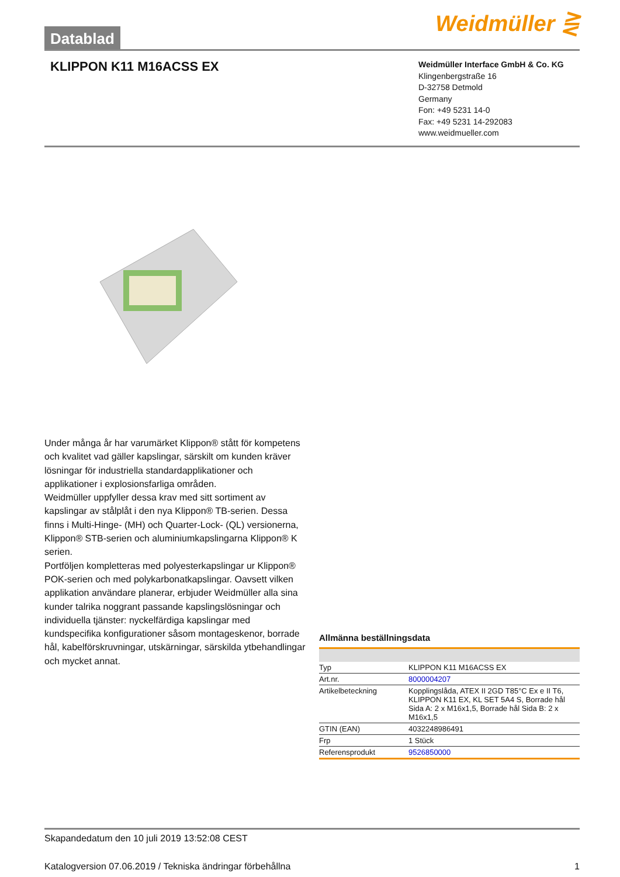Datablad
Weidmüller ⋛
KLIPPON K11 M16ACSS EX
Weidmüller Interface GmbH & Co. KG
Klingenbergstraße 16
D-32758 Detmold
Germany
Fon: +49 5231 14-0
Fax: +49 5231 14-292083
www.weidmueller.com
Under många år har varumärket Klippon® stått för kompetens och kvalitet vad gäller kapslingar, särskilt om kunden kräver lösningar för industriella standardapplikationer och applikationer i explosionsfarliga områden.
Weidmüller uppfyller dessa krav med sitt sortiment av kapslingar av stålplåt i den nya Klippon® TB-serien. Dessa finns i Multi-Hinge- (MH) och Quarter-Lock- (QL) versionerna, Klippon® STB-serien och aluminiumkapslingarna Klippon® K serien.
Portföljen kompletteras med polyesterkapslingar ur Klippon® POK-serien och med polykarbonatkapslingar. Oavsett vilken applikation användare planerar, erbjuder Weidmüller alla sina kunder talrika noggrant passande kapslingslösningar och individuella tjänster: nyckelfärdiga kapslingar med kundspecifika konfigurationer såsom montageskenor, borrade hål, kabelförskruvningar, utskärningar, särskilda ytbehandlingar och mycket annat.
Allmänna beställningsdata
| Typ | KLIPPON K11 M16ACSS EX |
| Art.nr. | 8000004207 |
| Artikelbeteckning | Kopplingslåda, ATEX II 2GD T85°C Ex e II T6, KLIPPON K11 EX, KL SET 5A4 S, Borrade hål Sida A: 2 x M16x1,5, Borrade hål Sida B: 2 x M16x1,5 |
| GTIN (EAN) | 4032248986491 |
| Frp | 1 Stück |
| Referensprodukt | 9526850000 |
Skapandedatum den 10 juli 2019 13:52:08 CEST
Katalogversion 07.06.2019 / Tekniska ändringar förbehållna 1